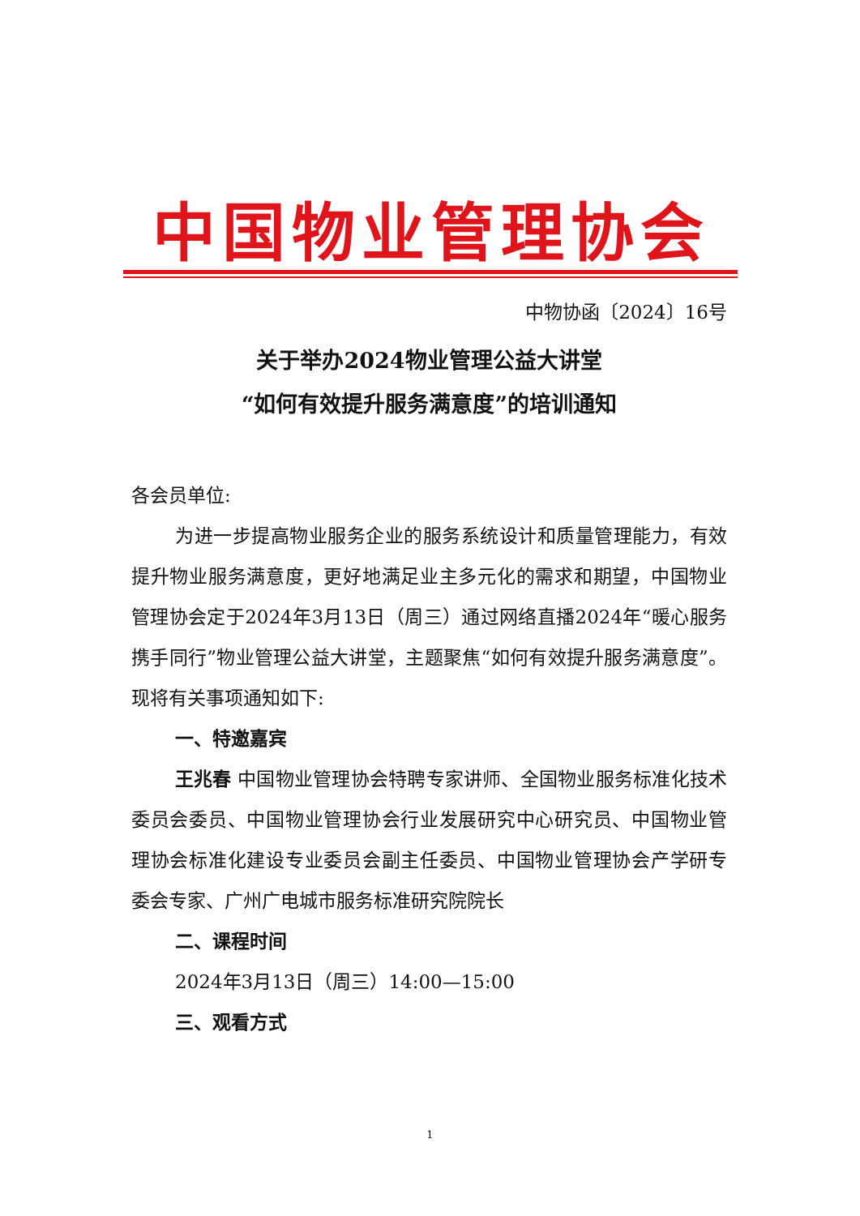中国物业管理协会
中物协函〔2024〕16号
关于举办2024物业管理公益大讲堂
“如何有效提升服务满意度”的培训通知
各会员单位:
为进一步提高物业服务企业的服务系统设计和质量管理能力，有效提升物业服务满意度，更好地满足业主多元化的需求和期望，中国物业管理协会定于2024年3月13日（周三）通过网络直播2024年“暖心服务 携手同行”物业管理公益大讲堂，主题聚焦“如何有效提升服务满意度”。现将有关事项通知如下:
一、特邀嘉宾
王兆春 中国物业管理协会特聘专家讲师、全国物业服务标准化技术委员会委员、中国物业管理协会行业发展研究中心研究员、中国物业管理协会标准化建设专业委员会副主任委员、中国物业管理协会产学研专委会专家、广州广电城市服务标准研究院院长
二、课程时间
2024年3月13日（周三）14:00—15:00
三、观看方式
1